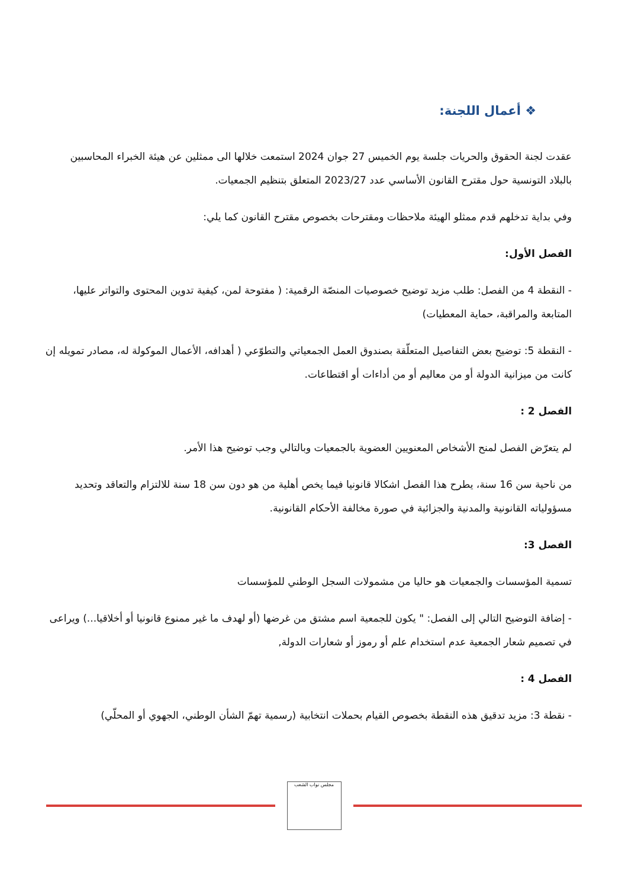❖ أعمال اللجنة:
عقدت لجنة الحقوق والحريات جلسة يوم الخميس 27 جوان 2024 استمعت خلالها الى ممثلين عن هيئة الخبراء المحاسبين بالبلاد التونسية حول مقترح القانون الأساسي عدد 2023/27 المتعلق بتنظيم الجمعيات.
وفي بداية تدخلهم قدم ممثلو الهيئة ملاحظات ومقترحات بخصوص مقترح القانون كما يلي:
الفصل الأول:
- النقطة 4 من الفصل: طلب مزيد توضيح خصوصيات المنصّة الرقمية: ( مفتوحة لمن، كيفية تدوين المحتوى والتواتر عليها، المتابعة والمراقبة، حماية المعطيات)
- النقطة 5: توضيح بعض التفاصيل المتعلّقة بصندوق العمل الجمعياتي والتطوّعي ( أهدافه، الأعمال الموكولة له، مصادر تمويله إن كانت من ميزانية الدولة أو من معاليم أو من أداءات أو اقتطاعات.
الفصل 2 :
لم يتعرّض الفصل لمنح الأشخاص المعنويين العضوية بالجمعيات وبالتالي وجب توضيح هذا الأمر.
من ناحية سن 16 سنة، يطرح هذا الفصل اشكالا قانونيا فيما يخص أهلية من هو دون سن 18 سنة للالتزام والتعاقد وتحديد مسؤولياته القانونية والمدنية والجزائية في صورة مخالفة الأحكام القانونية.
الفصل 3:
تسمية المؤسسات والجمعيات هو حاليا من مشمولات السجل الوطني للمؤسسات
- إضافة التوضيح التالي إلى الفصل: " يكون للجمعية اسم مشتق من غرضها (أو لهدف ما غير ممنوع قانونيا أو أخلاقيا...) ويراعى في تصميم شعار الجمعية عدم استخدام علم أو رموز أو شعارات الدولة,
الفصل 4 :
- نقطة 3: مزيد تدقيق هذه النقطة بخصوص القيام بحملات انتخابية (رسمية تهمّ الشأن الوطني، الجهوي أو المحلّي)
مجلس نواب الشعب